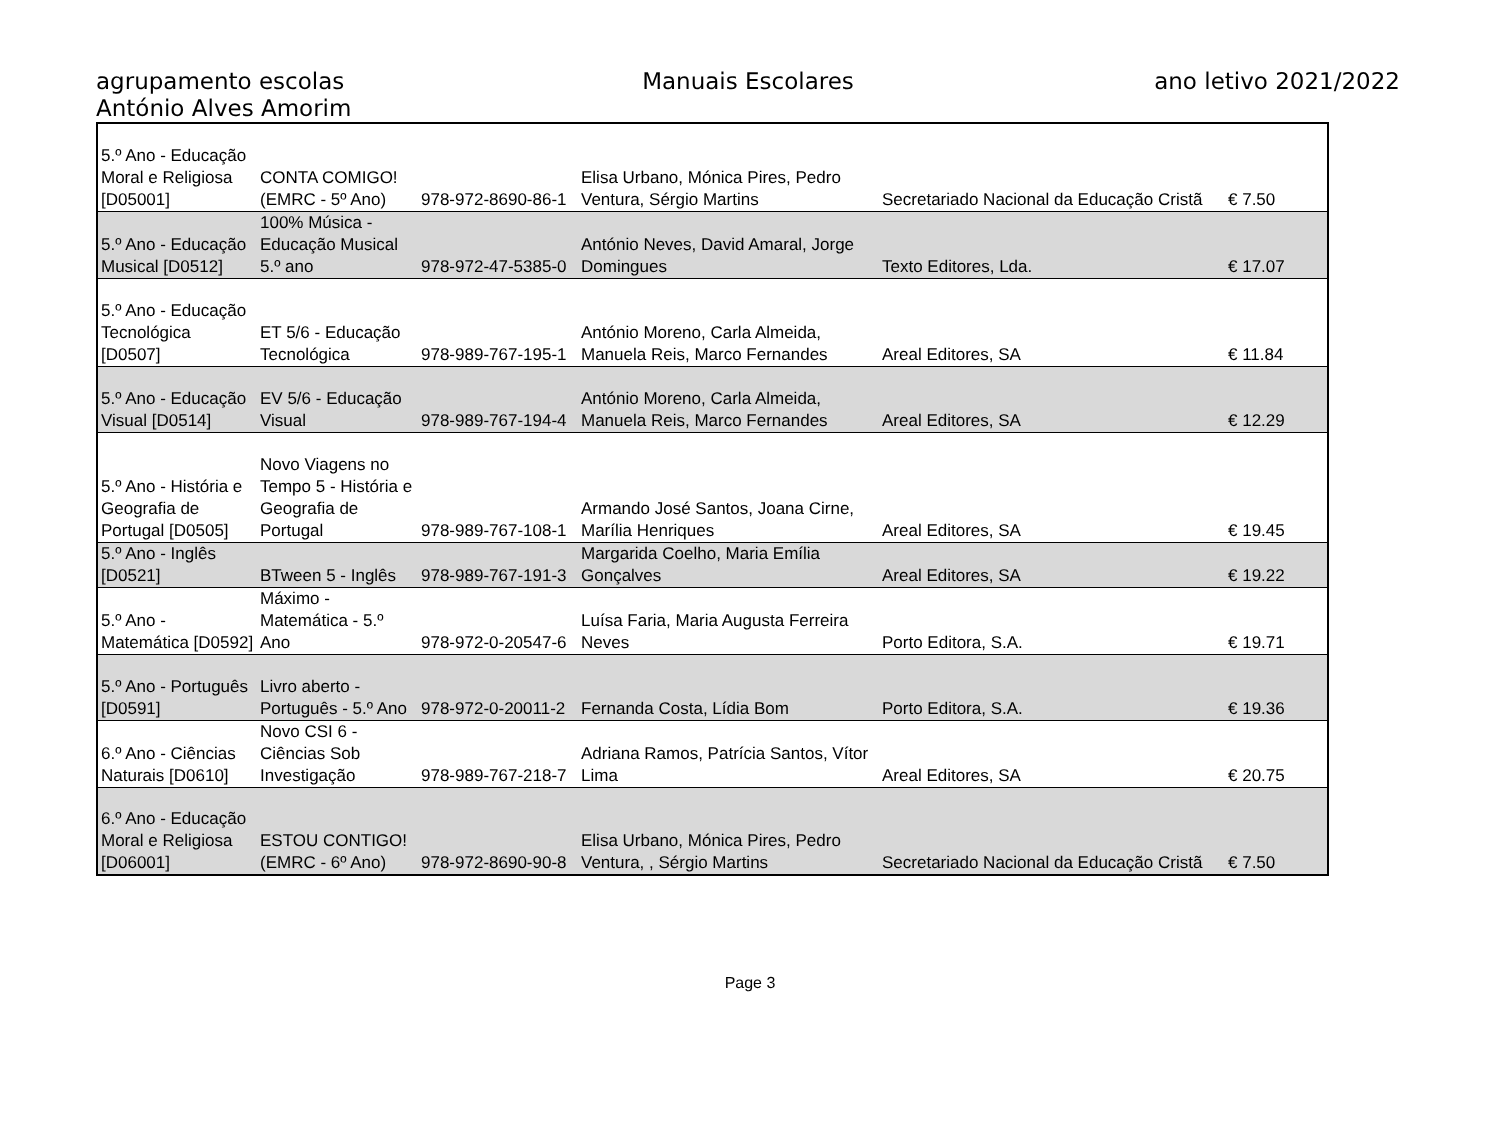agrupamento escolas
António Alves Amorim
Manuais Escolares ano letivo 2021/2022
| 5.º Ano - Educação Moral e Religiosa [D05001] | CONTA COMIGO! (EMRC - 5º Ano) | 978-972-8690-86-1 | Elisa Urbano, Mónica Pires, Pedro Ventura, Sérgio Martins | Secretariado Nacional da Educação Cristã | € 7.50 |
| 5.º Ano - Educação Musical [D0512] | 100% Música - Educação Musical 5.º ano | 978-972-47-5385-0 | António Neves, David Amaral, Jorge Domingues | Texto Editores, Lda. | € 17.07 |
| 5.º Ano - Educação Tecnológica [D0507] | ET 5/6 - Educação Tecnológica | 978-989-767-195-1 | António Moreno, Carla Almeida, Manuela Reis, Marco Fernandes | Areal Editores, SA | € 11.84 |
| 5.º Ano - Educação Visual [D0514] | EV 5/6 - Educação Visual | 978-989-767-194-4 | António Moreno, Carla Almeida, Manuela Reis, Marco Fernandes | Areal Editores, SA | € 12.29 |
| 5.º Ano - História e Geografia de Portugal [D0505] | Novo Viagens no Tempo 5 - História e Geografia de Portugal | 978-989-767-108-1 | Armando José Santos, Joana Cirne, Marília Henriques | Areal Editores, SA | € 19.45 |
| 5.º Ano - Inglês [D0521] | BTween 5 - Inglês | 978-989-767-191-3 | Margarida Coelho, Maria Emília Gonçalves | Areal Editores, SA | € 19.22 |
| 5.º Ano - Matemática [D0592] | Máximo - Matemática - 5.º Ano | 978-972-0-20547-6 | Luísa Faria, Maria Augusta Ferreira Neves | Porto Editora, S.A. | € 19.71 |
| 5.º Ano - Português [D0591] | Livro aberto - Português - 5.º Ano | 978-972-0-20011-2 | Fernanda Costa, Lídia Bom | Porto Editora, S.A. | € 19.36 |
| 6.º Ano - Ciências Naturais [D0610] | Novo CSI 6 - Ciências Sob Investigação | 978-989-767-218-7 | Adriana Ramos, Patrícia Santos, Vítor Lima | Areal Editores, SA | € 20.75 |
| 6.º Ano - Educação Moral e Religiosa [D06001] | ESTOU CONTIGO! (EMRC - 6º Ano) | 978-972-8690-90-8 | Elisa Urbano, Mónica Pires, Pedro Ventura, , Sérgio Martins | Secretariado Nacional da Educação Cristã | € 7.50 |
Page 3